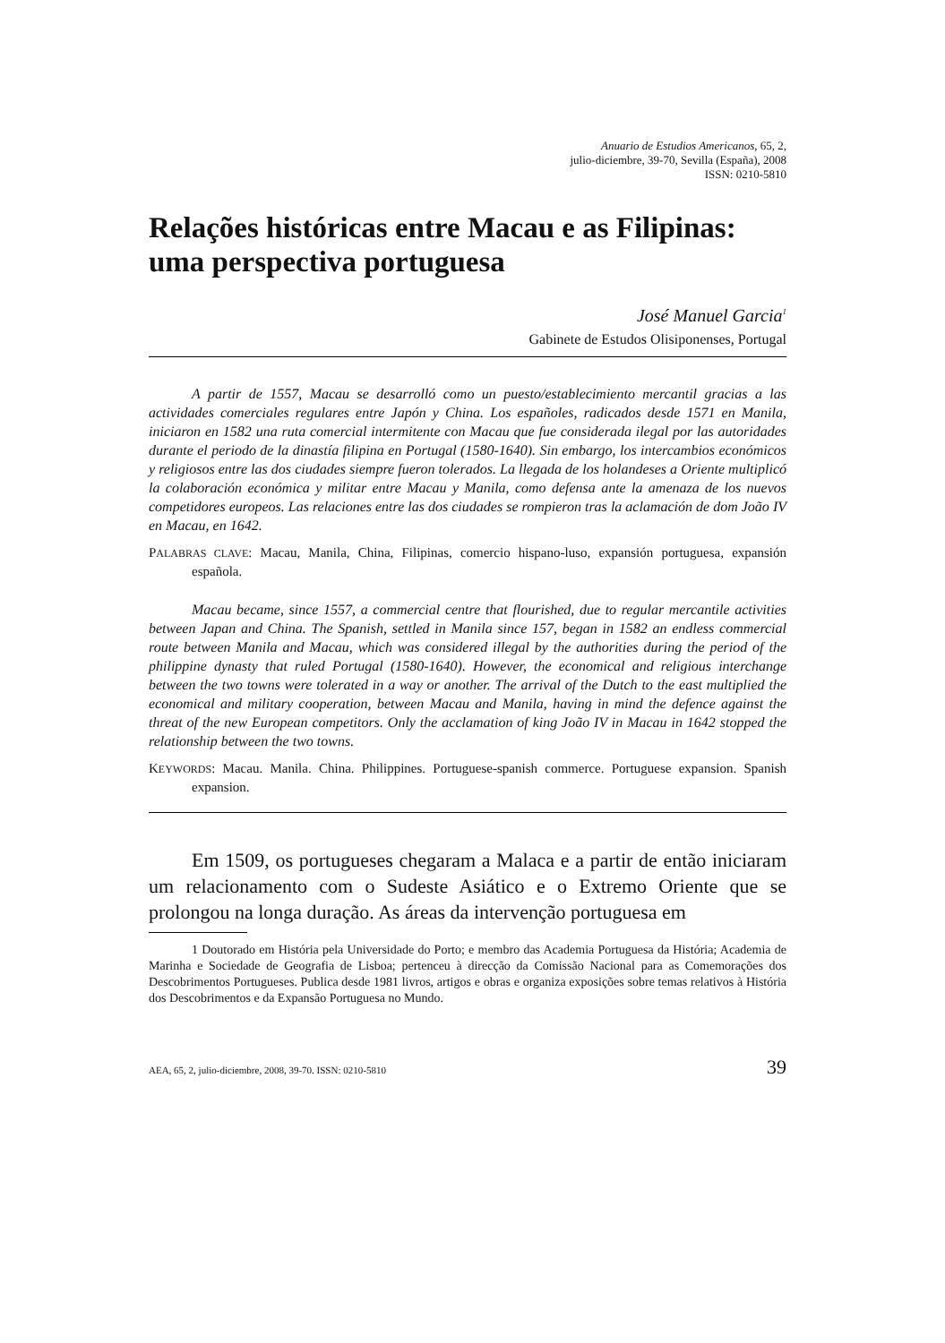Anuario de Estudios Americanos, 65, 2,
julio-diciembre, 39-70, Sevilla (España), 2008
ISSN: 0210-5810
Relações históricas entre Macau e as Filipinas: uma perspectiva portuguesa
José Manuel Garcia<sup>1</sup>
Gabinete de Estudos Olisiponenses, Portugal
A partir de 1557, Macau se desarrolló como un puesto/establecimiento mercantil gracias a las actividades comerciales regulares entre Japón y China. Los españoles, radicados desde 1571 en Manila, iniciaron en 1582 una ruta comercial intermitente con Macau que fue considerada ilegal por las autoridades durante el periodo de la dinastía filipina en Portugal (1580-1640). Sin embargo, los intercambios económicos y religiosos entre las dos ciudades siempre fueron tolerados. La llegada de los holandeses a Oriente multiplicó la colaboración económica y militar entre Macau y Manila, como defensa ante la amenaza de los nuevos competidores europeos. Las relaciones entre las dos ciudades se rompieron tras la aclamación de dom João IV en Macau, en 1642.
PALABRAS CLAVE: Macau, Manila, China, Filipinas, comercio hispano-luso, expansión portuguesa, expansión española.
Macau became, since 1557, a commercial centre that flourished, due to regular mercantile activities between Japan and China. The Spanish, settled in Manila since 157, began in 1582 an endless commercial route between Manila and Macau, which was considered illegal by the authorities during the period of the philippine dynasty that ruled Portugal (1580-1640). However, the economical and religious interchange between the two towns were tolerated in a way or another. The arrival of the Dutch to the east multiplied the economical and military cooperation, between Macau and Manila, having in mind the defence against the threat of the new European competitors. Only the acclamation of king João IV in Macau in 1642 stopped the relationship between the two towns.
KEYWORDS: Macau. Manila. China. Philippines. Portuguese-spanish commerce. Portuguese expansion. Spanish expansion.
Em 1509, os portugueses chegaram a Malaca e a partir de então iniciaram um relacionamento com o Sudeste Asiático e o Extremo Oriente que se prolongou na longa duração. As áreas da intervenção portuguesa em
1 Doutorado em História pela Universidade do Porto; e membro das Academia Portuguesa da História; Academia de Marinha e Sociedade de Geografia de Lisboa; pertenceu à direcção da Comissão Nacional para as Comemorações dos Descobrimentos Portugueses. Publica desde 1981 livros, artigos e obras e organiza exposições sobre temas relativos à História dos Descobrimentos e da Expansão Portuguesa no Mundo.
AEA, 65, 2, julio-diciembre, 2008, 39-70. ISSN: 0210-5810 39